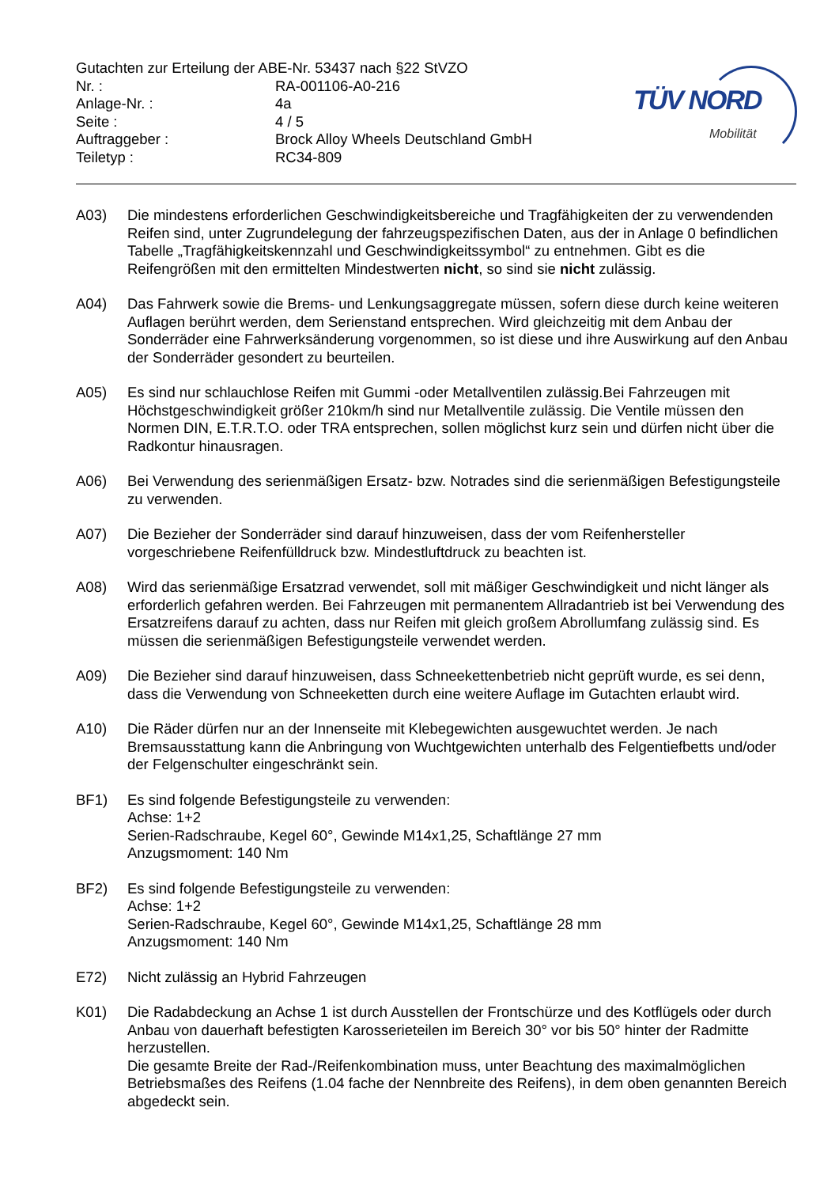Gutachten zur Erteilung der ABE-Nr. 53437 nach §22 StVZO
| Nr. : | RA-001106-A0-216 |
| Anlage-Nr. : | 4a |
| Seite : | 4 / 5 |
| Auftraggeber : | Brock Alloy Wheels Deutschland GmbH |
| Teiletyp : | RC34-809 |
TÜV NORD
Mobilität
A03) Die mindestens erforderlichen Geschwindigkeitsbereiche und Tragfähigkeiten der zu verwendenden Reifen sind, unter Zugrundelegung der fahrzeugspezifischen Daten, aus der in Anlage 0 befindlichen Tabelle „Tragfähigkeitskennzahl und Geschwindigkeitssymbol“ zu entnehmen. Gibt es die Reifengrößen mit den ermittelten Mindestwerten nicht, so sind sie nicht zulässig.
A04) Das Fahrwerk sowie die Brems- und Lenkungsaggregate müssen, sofern diese durch keine weiteren Auflagen berührt werden, dem Serienstand entsprechen. Wird gleichzeitig mit dem Anbau der Sonderräder eine Fahrwerksänderung vorgenommen, so ist diese und ihre Auswirkung auf den Anbau der Sonderräder gesondert zu beurteilen.
A05) Es sind nur schlauchlose Reifen mit Gummi -oder Metallventilen zulässig.Bei Fahrzeugen mit Höchstgeschwindigkeit größer 210km/h sind nur Metallventile zulässig. Die Ventile müssen den Normen DIN, E.T.R.T.O. oder TRA entsprechen, sollen möglichst kurz sein und dürfen nicht über die Radkontur hinausragen.
A06) Bei Verwendung des serienmäßigen Ersatz- bzw. Notrades sind die serienmäßigen Befestigungsteile zu verwenden.
A07) Die Bezieher der Sonderräder sind darauf hinzuweisen, dass der vom Reifenhersteller vorgeschriebene Reifenfülldruck bzw. Mindestluftdruck zu beachten ist.
A08) Wird das serienmäßige Ersatzrad verwendet, soll mit mäßiger Geschwindigkeit und nicht länger als erforderlich gefahren werden. Bei Fahrzeugen mit permanentem Allradantrieb ist bei Verwendung des Ersatzreifens darauf zu achten, dass nur Reifen mit gleich großem Abrollumfang zulässig sind. Es müssen die serienmäßigen Befestigungsteile verwendet werden.
A09) Die Bezieher sind darauf hinzuweisen, dass Schneekettenbetrieb nicht geprüft wurde, es sei denn, dass die Verwendung von Schneeketten durch eine weitere Auflage im Gutachten erlaubt wird.
A10) Die Räder dürfen nur an der Innenseite mit Klebegewichten ausgewuchtet werden. Je nach Bremsausstattung kann die Anbringung von Wuchtgewichten unterhalb des Felgentiefbetts und/oder der Felgenschulter eingeschränkt sein.
BF1) Es sind folgende Befestigungsteile zu verwenden:
Achse: 1+2
Serien-Radschraube, Kegel 60°, Gewinde M14x1,25, Schaftlänge 27 mm
Anzugsmoment: 140 Nm
BF2) Es sind folgende Befestigungsteile zu verwenden:
Achse: 1+2
Serien-Radschraube, Kegel 60°, Gewinde M14x1,25, Schaftlänge 28 mm
Anzugsmoment: 140 Nm
E72) Nicht zulässig an Hybrid Fahrzeugen
K01) Die Radabdeckung an Achse 1 ist durch Ausstellen der Frontschürze und des Kotflügels oder durch Anbau von dauerhaft befestigten Karosserieteilen im Bereich 30° vor bis 50° hinter der Radmitte herzustellen.
Die gesamte Breite der Rad-/Reifenkombination muss, unter Beachtung des maximalmöglichen Betriebsmaßes des Reifens (1.04 fache der Nennbreite des Reifens), in dem oben genannten Bereich abgedeckt sein.